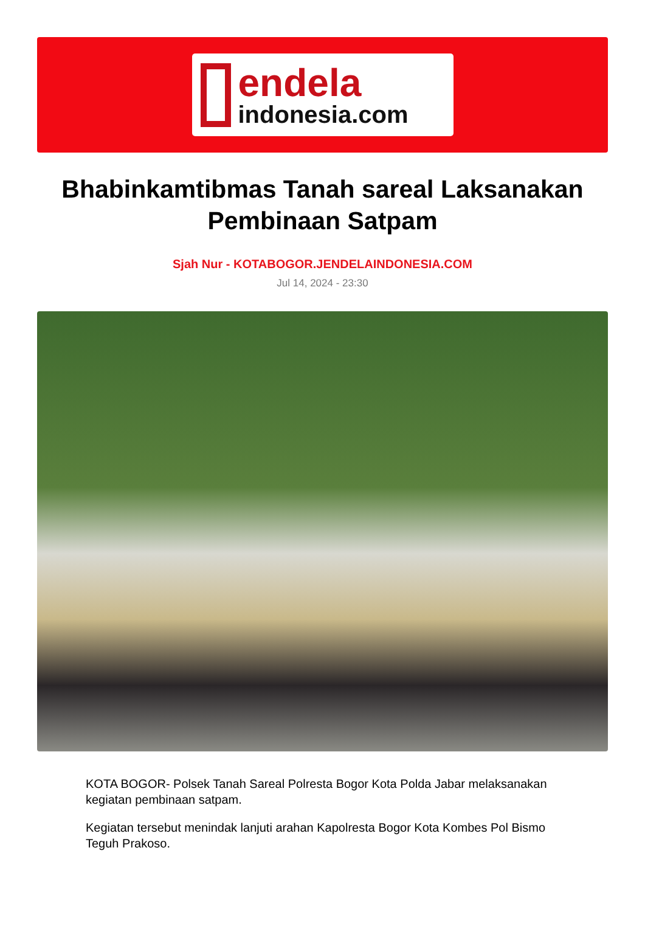endela
indonesia.com
Bhabinkamtibmas Tanah sareal Laksanakan Pembinaan Satpam
Sjah Nur - KOTABOGOR.JENDELAINDONESIA.COM
Jul 14, 2024 - 23:30
KOTA BOGOR- Polsek Tanah Sareal Polresta Bogor Kota Polda Jabar melaksanakan kegiatan pembinaan satpam.
Kegiatan tersebut menindak lanjuti arahan Kapolresta Bogor Kota Kombes Pol Bismo Teguh Prakoso.